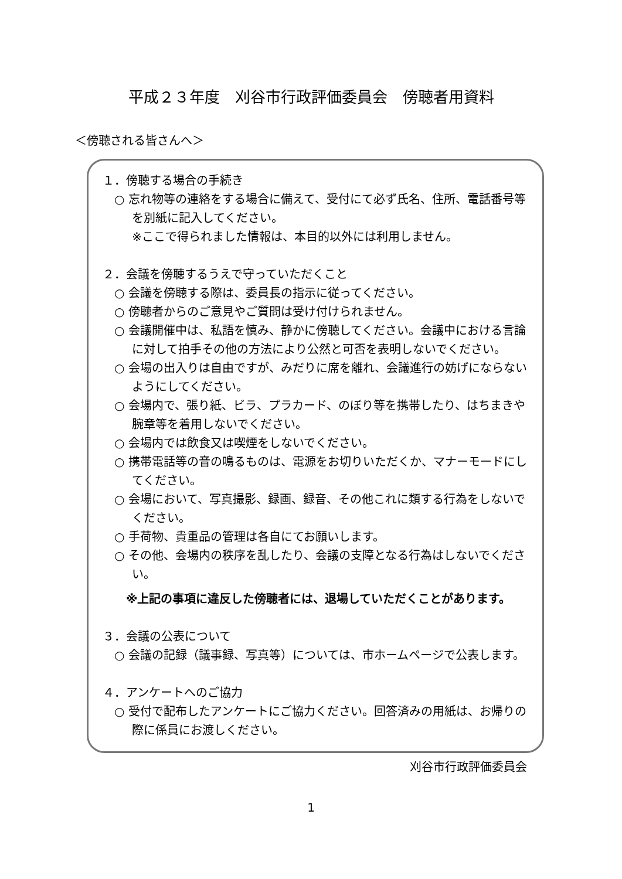平成２３年度　刈谷市行政評価委員会　傍聴者用資料
＜傍聴される皆さんへ＞
１．傍聴する場合の手続き
○ 忘れ物等の連絡をする場合に備えて、受付にて必ず氏名、住所、電話番号等を別紙に記入してください。
※ここで得られました情報は、本目的以外には利用しません。
２．会議を傍聴するうえで守っていただくこと
○ 会議を傍聴する際は、委員長の指示に従ってください。
○ 傍聴者からのご意見やご質問は受け付けられません。
○ 会議開催中は、私語を慎み、静かに傍聴してください。会議中における言論に対して拍手その他の方法により公然と可否を表明しないでください。
○ 会場の出入りは自由ですが、みだりに席を離れ、会議進行の妨げにならないようにしてください。
○ 会場内で、張り紙、ビラ、プラカード、のぼり等を携帯したり、はちまきや腕章等を着用しないでください。
○ 会場内では飲食又は喫煙をしないでください。
○ 携帯電話等の音の鳴るものは、電源をお切りいただくか、マナーモードにしてください。
○ 会場において、写真撮影、録画、録音、その他これに類する行為をしないでください。
○ 手荷物、貴重品の管理は各自にてお願いします。
○ その他、会場内の秩序を乱したり、会議の支障となる行為はしないでください。
※上記の事項に違反した傍聴者には、退場していただくことがあります。
３．会議の公表について
○ 会議の記録（議事録、写真等）については、市ホームページで公表します。
４．アンケートへのご協力
○ 受付で配布したアンケートにご協力ください。回答済みの用紙は、お帰りの際に係員にお渡しください。
刈谷市行政評価委員会
1